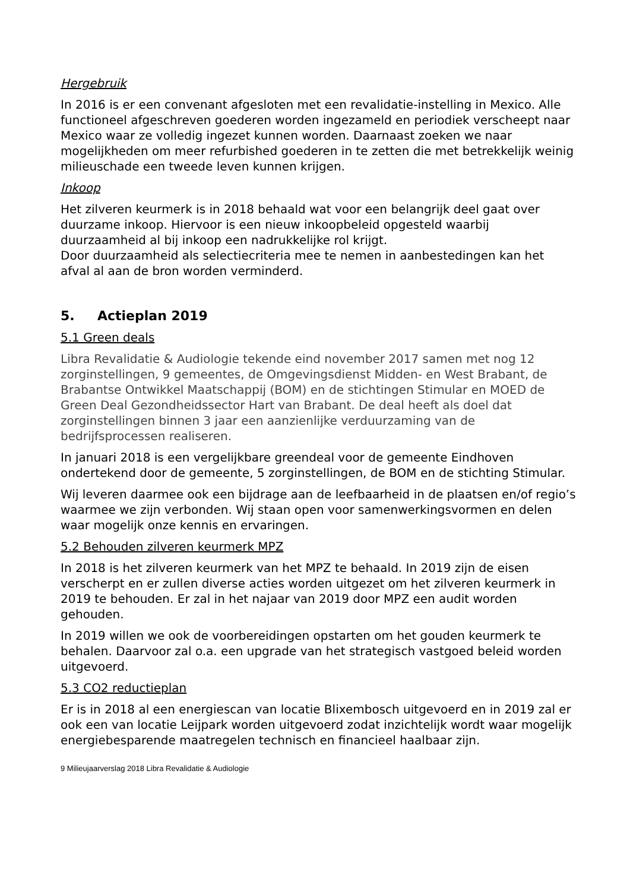Hergebruik
In 2016 is er een convenant afgesloten met een revalidatie-instelling in Mexico. Alle functioneel afgeschreven goederen worden ingezameld en periodiek verscheept naar Mexico waar ze volledig ingezet kunnen worden. Daarnaast zoeken we naar mogelijkheden om meer refurbished goederen in te zetten die met betrekkelijk weinig milieuschade een tweede leven kunnen krijgen.
Inkoop
Het zilveren keurmerk is in 2018 behaald wat voor een belangrijk deel gaat over duurzame inkoop. Hiervoor is een nieuw inkoopbeleid opgesteld waarbij duurzaamheid al bij inkoop een nadrukkelijke rol krijgt.
Door duurzaamheid als selectiecriteria mee te nemen in aanbestedingen kan het afval al aan de bron worden verminderd.
5. Actieplan 2019
5.1 Green deals
Libra Revalidatie & Audiologie tekende eind november 2017 samen met nog 12 zorginstellingen, 9 gemeentes, de Omgevingsdienst Midden- en West Brabant, de Brabantse Ontwikkel Maatschappij (BOM) en de stichtingen Stimular en MOED de Green Deal Gezondheidssector Hart van Brabant. De deal heeft als doel dat zorginstellingen binnen 3 jaar een aanzienlijke verduurzaming van de bedrijfsprocessen realiseren.
In januari 2018 is een vergelijkbare greendeal voor de gemeente Eindhoven ondertekend door de gemeente, 5 zorginstellingen, de BOM en de stichting Stimular.
Wij leveren daarmee ook een bijdrage aan de leefbaarheid in de plaatsen en/of regio’s waarmee we zijn verbonden. Wij staan open voor samenwerkingsvormen en delen waar mogelijk onze kennis en ervaringen.
5.2 Behouden zilveren keurmerk MPZ
In 2018 is het zilveren keurmerk van het MPZ te behaald. In 2019 zijn de eisen verscherpt en er zullen diverse acties worden uitgezet om het zilveren keurmerk in 2019 te behouden. Er zal in het najaar van 2019 door MPZ een audit worden gehouden.
In 2019 willen we ook de voorbereidingen opstarten om het gouden keurmerk te behalen. Daarvoor zal o.a. een upgrade van het strategisch vastgoed beleid worden uitgevoerd.
5.3 CO2 reductieplan
Er is in 2018 al een energiescan van locatie Blixembosch uitgevoerd en in 2019 zal er ook een van locatie Leijpark worden uitgevoerd zodat inzichtelijk wordt waar mogelijk energiebesparende maatregelen technisch en financieel haalbaar zijn.
9 Milieujaarverslag 2018 Libra Revalidatie & Audiologie